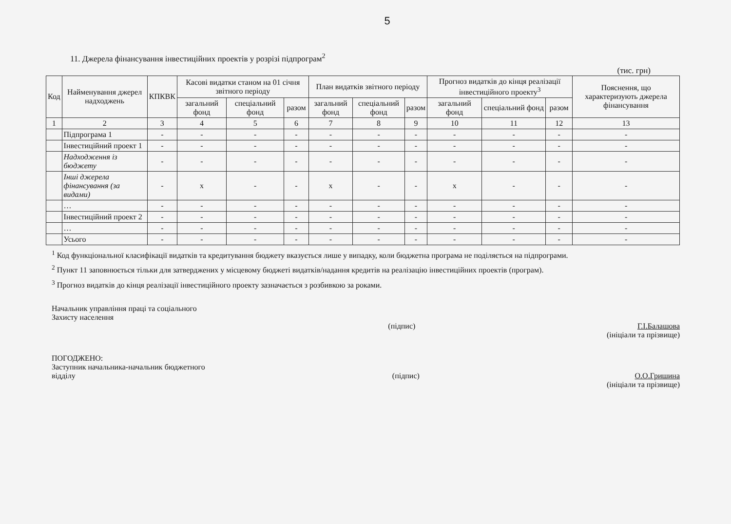5
11. Джерела фінансування інвестиційних проектів у розрізі підпрограм<sup>2</sup>
(тис. грн)
| Код | Найменування джерел надходжень | КПКВК | Касові видатки станом на 01 січня звітного періоду | | | План видатків звітного періоду | | | Прогноз видатків до кінця реалізації інвестиційного проекту<sup>3</sup> | | | Пояснення, що характеризують джерела фінансування |
| --- | --- | --- | --- | --- | --- | --- | --- | --- | --- | --- | --- | --- |
| | | | загальний фонд | спеціальний фонд | разом | загальний фонд | спеціальний фонд | разом | загальний фонд | спеціальний фонд | разом | |
| 1 | 2 | 3 | 4 | 5 | 6 | 7 | 8 | 9 | 10 | 11 | 12 | 13 |
| | Підпрограма 1 | - | - | - | - | - | - | - | - | - | - | - |
| | Інвестиційний проект 1 | - | - | - | - | - | - | - | - | - | - | - |
| | Надходження із бюджету | - | - | - | - | - | - | - | - | - | - | - |
| | Інші джерела фінансування (за видами) | - | х | - | - | х | - | - | х | - | - | - |
| | … | - | - | - | - | - | - | - | - | - | - | - |
| | Інвестиційний проект 2 | - | - | - | - | - | - | - | - | - | - | - |
| | … | - | - | - | - | - | - | - | - | - | - | - |
| | Усього | - | - | - | - | - | - | - | - | - | - | - |
<sup>1</sup> Код функціональної класифікації видатків та кредитування бюджету вказується лише у випадку, коли бюджетна програма не поділяється на підпрограми.
<sup>2</sup> Пункт 11 заповнюється тільки для затверджених у місцевому бюджеті видатків/надання кредитів на реалізацію інвестиційних проектів (програм).
<sup>3</sup> Прогноз видатків до кінця реалізації інвестиційного проекту зазначається з розбивкою за роками.
Начальник управління праці та соціального
Захисту населення
(підпис) Г.І.Балашова
(ініціали та прізвище)
ПОГОДЖЕНО:
Заступник начальника-начальник бюджетного
відділу
(підпис) О.О.Гришина
(ініціали та прізвище)